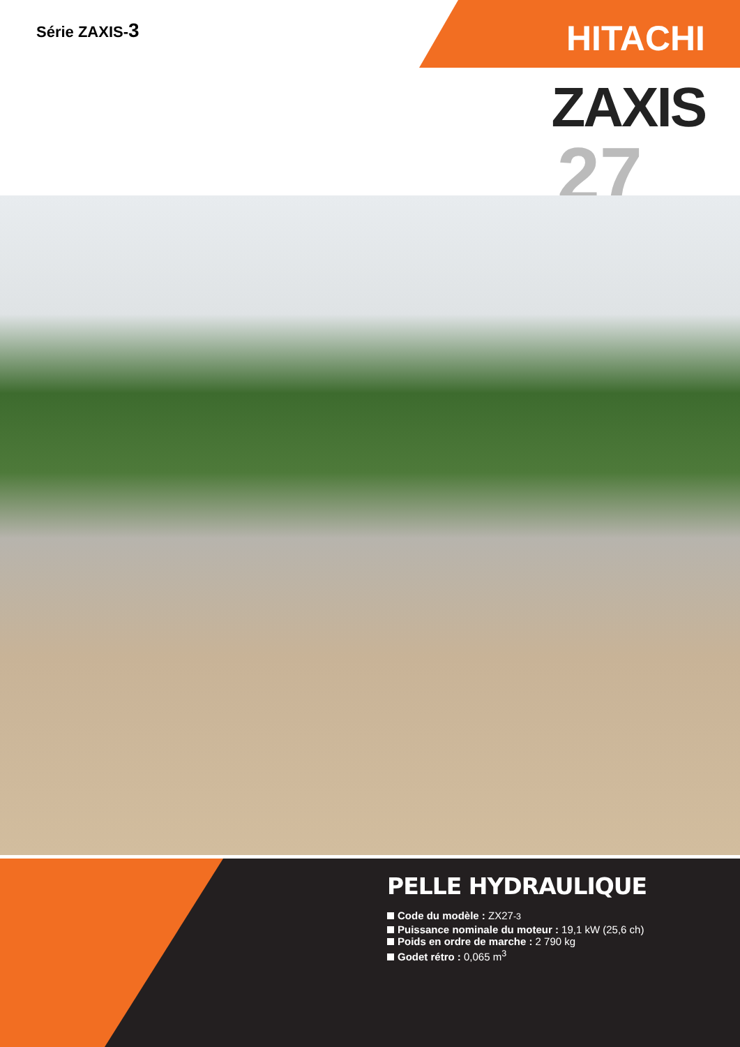Série ZAXIS-3
HITACHI
ZAXIS
27
PELLE HYDRAULIQUE
Code du modèle : ZX27-3
Puissance nominale du moteur : 19,1 kW (25,6 ch)
Poids en ordre de marche : 2 790 kg
Godet rétro : 0,065 m<sup>3</sup>